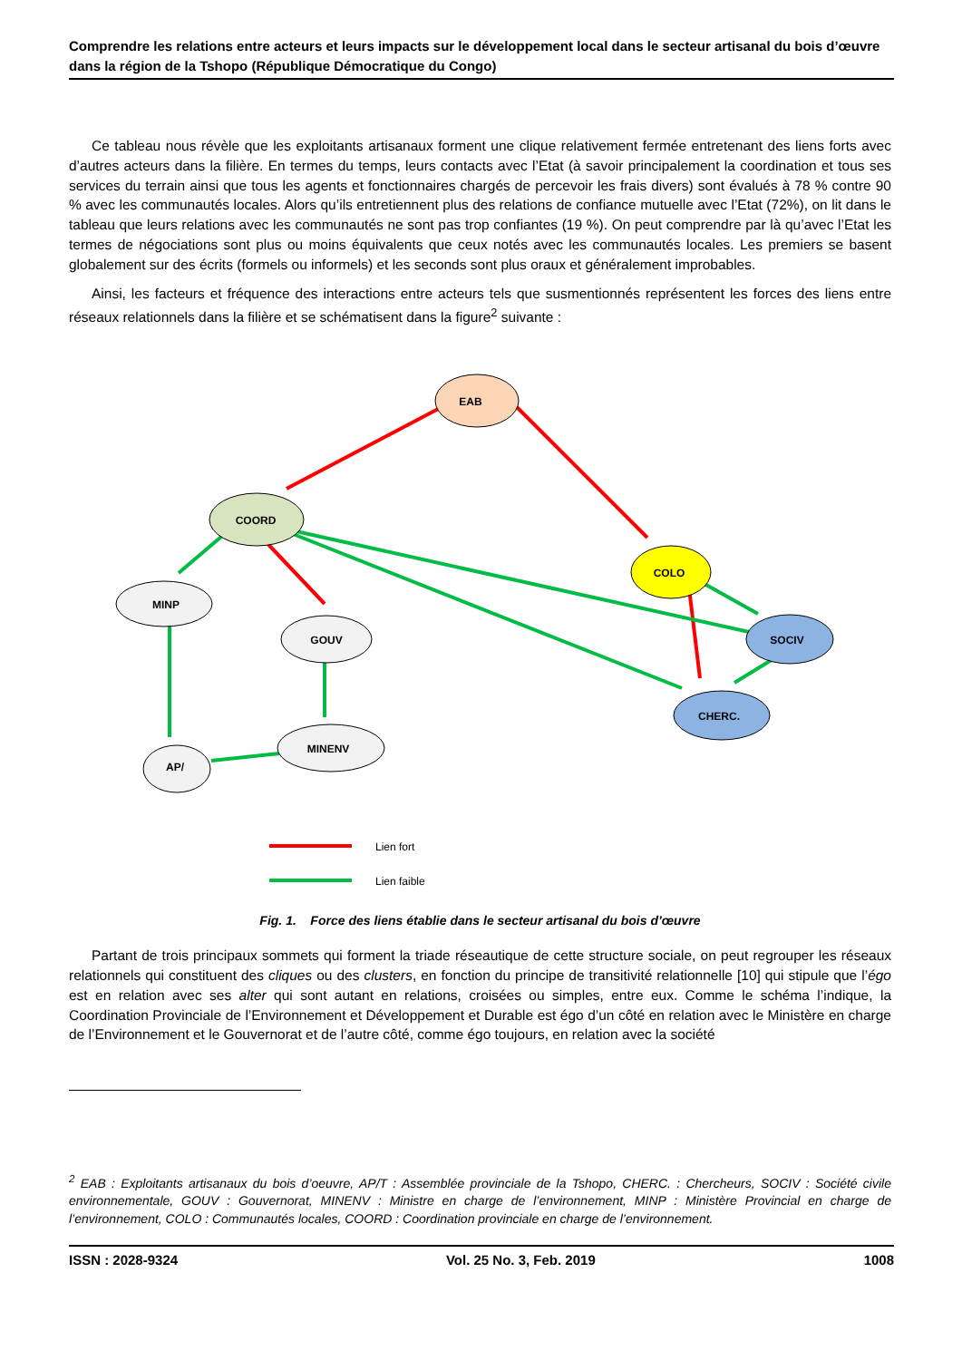Comprendre les relations entre acteurs et leurs impacts sur le développement local dans le secteur artisanal du bois d’œuvre dans la région de la Tshopo (République Démocratique du Congo)
Ce tableau nous révèle que les exploitants artisanaux forment une clique relativement fermée entretenant des liens forts avec d’autres acteurs dans la filière. En termes du temps, leurs contacts avec l’Etat (à savoir principalement la coordination et tous ses services du terrain ainsi que tous les agents et fonctionnaires chargés de percevoir les frais divers) sont évalués à 78 % contre 90 % avec les communautés locales. Alors qu’ils entretiennent plus des relations de confiance mutuelle avec l’Etat (72%), on lit dans le tableau que leurs relations avec les communautés ne sont pas trop confiantes (19 %). On peut comprendre par là qu’avec l’Etat les termes de négociations sont plus ou moins équivalents que ceux notés avec les communautés locales. Les premiers se basent globalement sur des écrits (formels ou informels) et les seconds sont plus oraux et généralement improbables.
Ainsi, les facteurs et fréquence des interactions entre acteurs tels que susmentionnés représentent les forces des liens entre réseaux relationnels dans la filière et se schématisent dans la figure<sup>2</sup> suivante :
EAB
COORD
COLO
MINP
GOUV
SOCIV
CHERC.
MINENV
AP/
Lien fort
Lien faible
Fig. 1. Force des liens établie dans le secteur artisanal du bois d’œuvre
Partant de trois principaux sommets qui forment la triade réseautique de cette structure sociale, on peut regrouper les réseaux relationnels qui constituent des cliques ou des clusters, en fonction du principe de transitivité relationnelle [10] qui stipule que l’égo est en relation avec ses alter qui sont autant en relations, croisées ou simples, entre eux. Comme le schéma l’indique, la Coordination Provinciale de l’Environnement et Développement et Durable est égo d’un côté en relation avec le Ministère en charge de l’Environnement et le Gouvernorat et de l’autre côté, comme égo toujours, en relation avec la société
<sup>2</sup> EAB : Exploitants artisanaux du bois d’oeuvre, AP/T : Assemblée provinciale de la Tshopo, CHERC. : Chercheurs, SOCIV : Société civile environnementale, GOUV : Gouvernorat, MINENV : Ministre en charge de l’environnement, MINP : Ministère Provincial en charge de l’environnement, COLO : Communautés locales, COORD : Coordination provinciale en charge de l’environnement.
ISSN : 2028-9324 Vol. 25 No. 3, Feb. 2019 1008